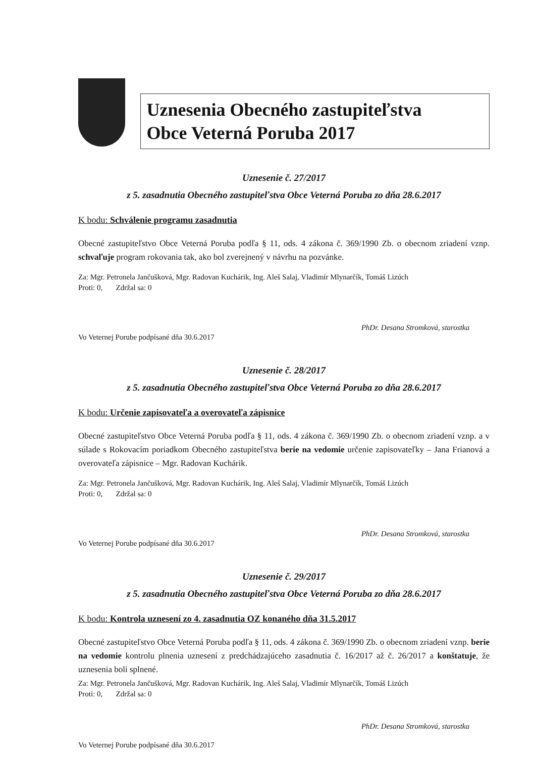Uznesenia Obecného zastupiteľstva
Obce Veterná Poruba 2017
Uznesenie č. 27/2017
z 5. zasadnutia Obecného zastupiteľstva Obce Veterná Poruba zo dňa 28.6.2017
K bodu: Schválenie programu zasadnutia
Obecné zastupiteľstvo Obce Veterná Poruba podľa § 11, ods. 4 zákona č. 369/1990 Zb. o obecnom zriadení vznp. schvaľuje program rokovania tak, ako bol zverejnený v návrhu na pozvánke.
Za: Mgr. Petronela Jančušková, Mgr. Radovan Kuchárik, Ing. Aleš Salaj, Vladimír Mlynarčík, Tomáš Lizúch
Proti: 0, Zdržal sa: 0
PhDr. Desana Stromková, starostka
Vo Veternej Porube podpísané dňa 30.6.2017
Uznesenie č. 28/2017
z 5. zasadnutia Obecného zastupiteľstva Obce Veterná Poruba zo dňa 28.6.2017
K bodu: Určenie zapisovateľa a overovateľa zápisnice
Obecné zastupiteľstvo Obce Veterná Poruba podľa § 11, ods. 4 zákona č. 369/1990 Zb. o obecnom zriadení vznp. a v súlade s Rokovacím poriadkom Obecného zastupiteľstva berie na vedomie určenie zapisovateľky – Jana Frianová a overovateľa zápisnice – Mgr. Radovan Kuchárik.
Za: Mgr. Petronela Jančušková, Mgr. Radovan Kuchárik, Ing. Aleš Salaj, Vladimír Mlynarčík, Tomáš Lizúch
Proti: 0, Zdržal sa: 0
PhDr. Desana Stromková, starostka
Vo Veternej Porube podpísané dňa 30.6.2017
Uznesenie č. 29/2017
z 5. zasadnutia Obecného zastupiteľstva Obce Veterná Poruba zo dňa 28.6.2017
K bodu: Kontrola uznesení zo 4. zasadnutia OZ konaného dňa 31.5.2017
Obecné zastupiteľstvo Obce Veterná Poruba podľa § 11, ods. 4 zákona č. 369/1990 Zb. o obecnom zriadení vznp. berie na vedomie kontrolu plnenia uznesení z predchádzajúceho zasadnutia č. 16/2017 až č. 26/2017 a konštatuje, že uznesenia boli splnené.
Za: Mgr. Petronela Jančušková, Mgr. Radovan Kuchárik, Ing. Aleš Salaj, Vladimír Mlynarčík, Tomáš Lizúch
Proti: 0, Zdržal sa: 0
PhDr. Desana Stromková, starostka
Vo Veternej Porube podpísané dňa 30.6.2017